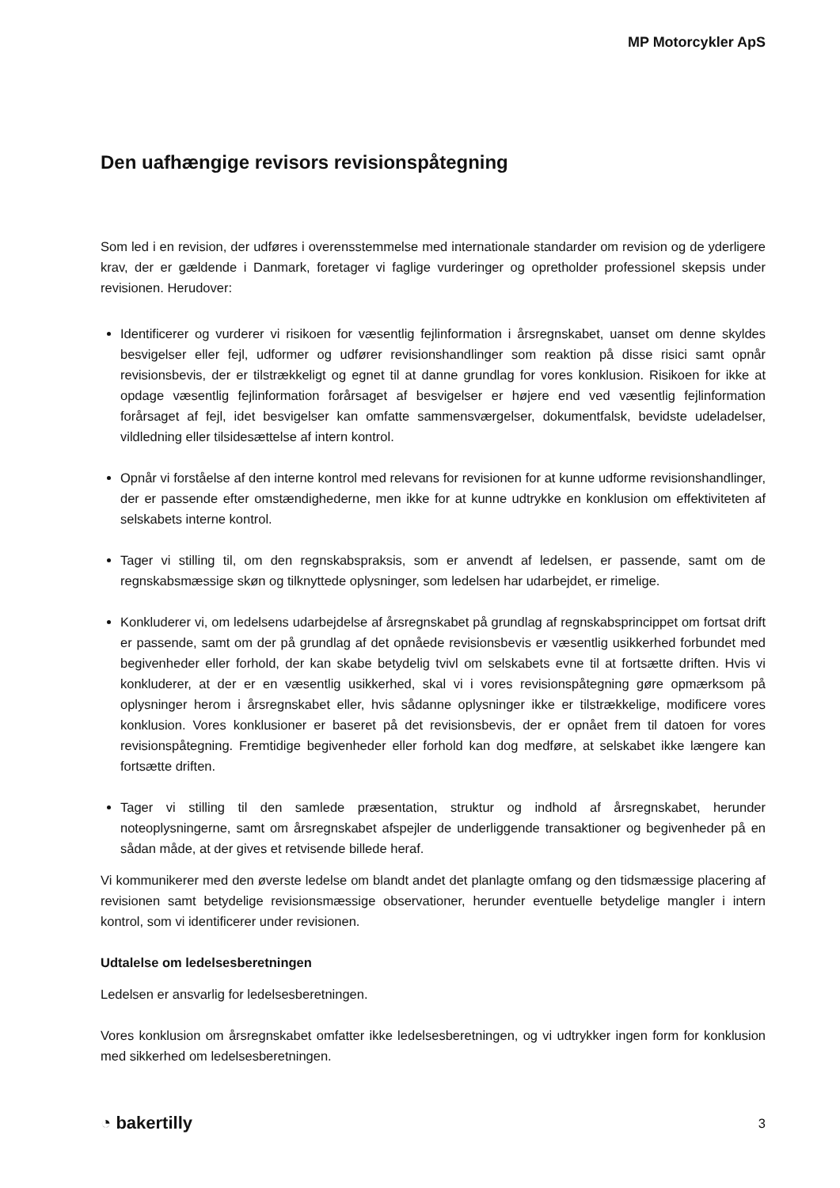MP Motorcykler ApS
Den uafhængige revisors revisionspåtegning
Som led i en revision, der udføres i overensstemmelse med internationale standarder om revision og de yderligere krav, der er gældende i Danmark, foretager vi faglige vurderinger og opretholder professionel skepsis under revisionen. Herudover:
Identificerer og vurderer vi risikoen for væsentlig fejlinformation i årsregnskabet, uanset om denne skyldes besvigelser eller fejl, udformer og udfører revisionshandlinger som reaktion på disse risici samt opnår revisionsbevis, der er tilstrækkeligt og egnet til at danne grundlag for vores konklusion. Risikoen for ikke at opdage væsentlig fejlinformation forårsaget af besvigelser er højere end ved væsentlig fejlinformation forårsaget af fejl, idet besvigelser kan omfatte sammensværgelser, dokumentfalsk, bevidste udeladelser, vildledning eller tilsidesættelse af intern kontrol.
Opnår vi forståelse af den interne kontrol med relevans for revisionen for at kunne udforme revisionshandlinger, der er passende efter omstændighederne, men ikke for at kunne udtrykke en konklusion om effektiviteten af selskabets interne kontrol.
Tager vi stilling til, om den regnskabspraksis, som er anvendt af ledelsen, er passende, samt om de regnskabsmæssige skøn og tilknyttede oplysninger, som ledelsen har udarbejdet, er rimelige.
Konkluderer vi, om ledelsens udarbejdelse af årsregnskabet på grundlag af regnskabsprincippet om fortsat drift er passende, samt om der på grundlag af det opnåede revisionsbevis er væsentlig usikkerhed forbundet med begivenheder eller forhold, der kan skabe betydelig tvivl om selskabets evne til at fortsætte driften. Hvis vi konkluderer, at der er en væsentlig usikkerhed, skal vi i vores revisionspåtegning gøre opmærksom på oplysninger herom i årsregnskabet eller, hvis sådanne oplysninger ikke er tilstrækkelige, modificere vores konklusion. Vores konklusioner er baseret på det revisionsbevis, der er opnået frem til datoen for vores revisionspåtegning. Fremtidige begivenheder eller forhold kan dog medføre, at selskabet ikke længere kan fortsætte driften.
Tager vi stilling til den samlede præsentation, struktur og indhold af årsregnskabet, herunder noteoplysningerne, samt om årsregnskabet afspejler de underliggende transaktioner og begivenheder på en sådan måde, at der gives et retvisende billede heraf.
Vi kommunikerer med den øverste ledelse om blandt andet det planlagte omfang og den tidsmæssige placering af revisionen samt betydelige revisionsmæssige observationer, herunder eventuelle betydelige mangler i intern kontrol, som vi identificerer under revisionen.
Udtalelse om ledelsesberetningen
Ledelsen er ansvarlig for ledelsesberetningen.
Vores konklusion om årsregnskabet omfatter ikke ledelsesberetningen, og vi udtrykker ingen form for konklusion med sikkerhed om ledelsesberetningen.
◔ bakertilly 3